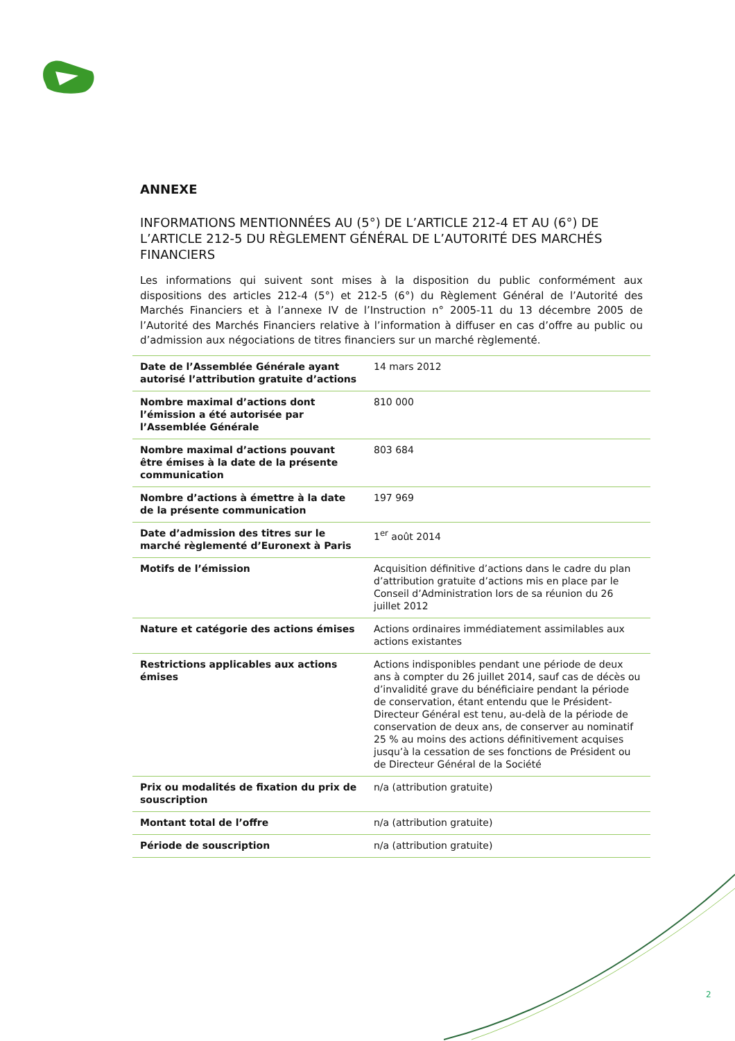ANNEXE
INFORMATIONS MENTIONNÉES AU (5°) DE L’ARTICLE 212-4 ET AU (6°) DE L’ARTICLE 212-5 DU RÈGLEMENT GÉNÉRAL DE L’AUTORITÉ DES MARCHÉS FINANCIERS
Les informations qui suivent sont mises à la disposition du public conformément aux dispositions des articles 212-4 (5°) et 212-5 (6°) du Règlement Général de l’Autorité des Marchés Financiers et à l’annexe IV de l’Instruction n° 2005-11 du 13 décembre 2005 de l’Autorité des Marchés Financiers relative à l’information à diffuser en cas d’offre au public ou d’admission aux négociations de titres financiers sur un marché règlementé.
| Date de l’Assemblée Générale ayant autorisé l’attribution gratuite d’actions | 14 mars 2012 |
| Nombre maximal d’actions dont l’émission a été autorisée par l’Assemblée Générale | 810 000 |
| Nombre maximal d’actions pouvant être émises à la date de la présente communication | 803 684 |
| Nombre d’actions à émettre à la date de la présente communication | 197 969 |
| Date d’admission des titres sur le marché règlementé d’Euronext à Paris | 1<sup>er</sup> août 2014 |
| Motifs de l’émission | Acquisition définitive d’actions dans le cadre du plan d’attribution gratuite d’actions mis en place par le Conseil d’Administration lors de sa réunion du 26 juillet 2012 |
| Nature et catégorie des actions émises | Actions ordinaires immédiatement assimilables aux actions existantes |
| Restrictions applicables aux actions émises | Actions indisponibles pendant une période de deux ans à compter du 26 juillet 2014, sauf cas de décès ou d’invalidité grave du bénéficiaire pendant la période de conservation, étant entendu que le Président-Directeur Général est tenu, au-delà de la période de conservation de deux ans, de conserver au nominatif 25 % au moins des actions définitivement acquises jusqu’à la cessation de ses fonctions de Président ou de Directeur Général de la Société |
| Prix ou modalités de fixation du prix de souscription | n/a (attribution gratuite) |
| Montant total de l’offre | n/a (attribution gratuite) |
| Période de souscription | n/a (attribution gratuite) |
2